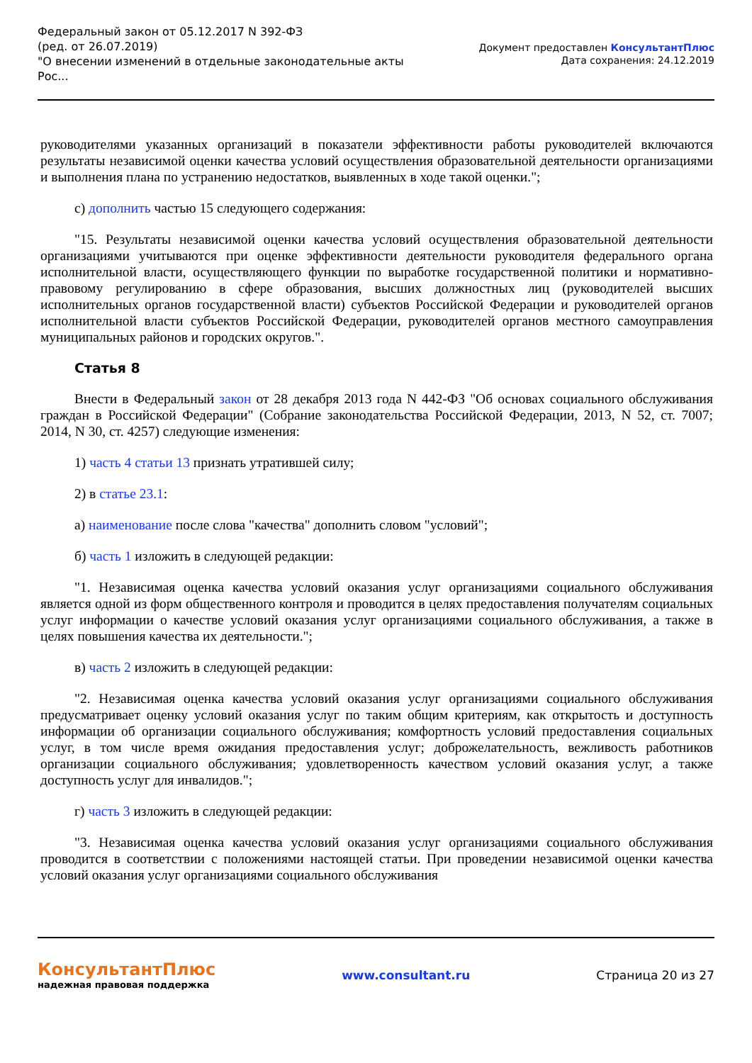Федеральный закон от 05.12.2017 N 392-ФЗ
(ред. от 26.07.2019)
"О внесении изменений в отдельные законодательные акты
Рос...
Документ предоставлен КонсультантПлюс
Дата сохранения: 24.12.2019
руководителями указанных организаций в показатели эффективности работы руководителей включаются результаты независимой оценки качества условий осуществления образовательной деятельности организациями и выполнения плана по устранению недостатков, выявленных в ходе такой оценки.";
с) дополнить частью 15 следующего содержания:
"15. Результаты независимой оценки качества условий осуществления образовательной деятельности организациями учитываются при оценке эффективности деятельности руководителя федерального органа исполнительной власти, осуществляющего функции по выработке государственной политики и нормативно-правовому регулированию в сфере образования, высших должностных лиц (руководителей высших исполнительных органов государственной власти) субъектов Российской Федерации и руководителей органов исполнительной власти субъектов Российской Федерации, руководителей органов местного самоуправления муниципальных районов и городских округов.".
Статья 8
Внести в Федеральный закон от 28 декабря 2013 года N 442-ФЗ "Об основах социального обслуживания граждан в Российской Федерации" (Собрание законодательства Российской Федерации, 2013, N 52, ст. 7007; 2014, N 30, ст. 4257) следующие изменения:
1) часть 4 статьи 13 признать утратившей силу;
2) в статье 23.1:
а) наименование после слова "качества" дополнить словом "условий";
б) часть 1 изложить в следующей редакции:
"1. Независимая оценка качества условий оказания услуг организациями социального обслуживания является одной из форм общественного контроля и проводится в целях предоставления получателям социальных услуг информации о качестве условий оказания услуг организациями социального обслуживания, а также в целях повышения качества их деятельности.";
в) часть 2 изложить в следующей редакции:
"2. Независимая оценка качества условий оказания услуг организациями социального обслуживания предусматривает оценку условий оказания услуг по таким общим критериям, как открытость и доступность информации об организации социального обслуживания; комфортность условий предоставления социальных услуг, в том числе время ожидания предоставления услуг; доброжелательность, вежливость работников организации социального обслуживания; удовлетворенность качеством условий оказания услуг, а также доступность услуг для инвалидов.";
г) часть 3 изложить в следующей редакции:
"3. Независимая оценка качества условий оказания услуг организациями социального обслуживания проводится в соответствии с положениями настоящей статьи. При проведении независимой оценки качества условий оказания услуг организациями социального обслуживания
КонсультантПлюс
надежная правовая поддержка
www.consultant.ru Страница 20 из 27